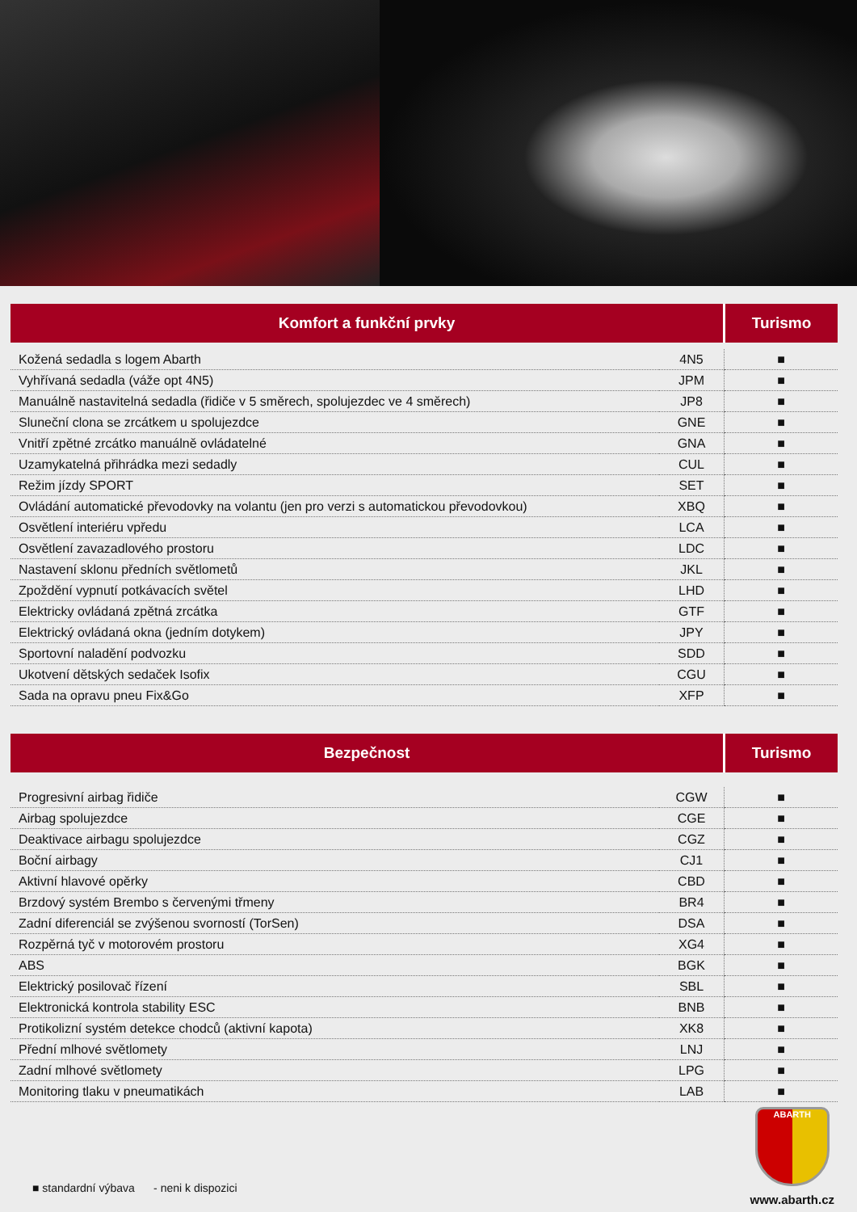| Komfort a funkční prvky | | Turismo |
| --- | --- | --- |
| Kožená sedadla s logem Abarth | 4N5 | ■ |
| Vyhřívaná sedadla (váže opt 4N5) | JPM | ■ |
| Manuálně nastavitelná sedadla (řidiče v 5 směrech, spolujezdec ve 4 směrech) | JP8 | ■ |
| Sluneční clona se zrcátkem u spolujezdce | GNE | ■ |
| Vnitří zpětné zrcátko manuálně ovládatelné | GNA | ■ |
| Uzamykatelná přihrádka mezi sedadly | CUL | ■ |
| Režim jízdy SPORT | SET | ■ |
| Ovládání automatické převodovky na volantu (jen pro verzi s automatickou převodovkou) | XBQ | ■ |
| Osvětlení interiéru vpředu | LCA | ■ |
| Osvětlení zavazadlového prostoru | LDC | ■ |
| Nastavení sklonu předních světlometů | JKL | ■ |
| Zpoždění vypnutí potkávacích světel | LHD | ■ |
| Elektricky ovládaná zpětná zrcátka | GTF | ■ |
| Elektrický ovládaná okna (jedním dotykem) | JPY | ■ |
| Sportovní naladění podvozku | SDD | ■ |
| Ukotvení dětských sedaček Isofix | CGU | ■ |
| Sada na opravu pneu Fix&Go | XFP | ■ |
| Bezpečnost | | Turismo |
| --- | --- | --- |
| Progresivní airbag řidiče | CGW | ■ |
| Airbag spolujezdce | CGE | ■ |
| Deaktivace airbagu spolujezdce | CGZ | ■ |
| Boční airbagy | CJ1 | ■ |
| Aktivní hlavové opěrky | CBD | ■ |
| Brzdový systém Brembo s červenými třmeny | BR4 | ■ |
| Zadní diferenciál se zvýšenou svorností (TorSen) | DSA | ■ |
| Rozpěrná tyč v motorovém prostoru | XG4 | ■ |
| ABS | BGK | ■ |
| Elektrický posilovač řízení | SBL | ■ |
| Elektronická kontrola stability ESC | BNB | ■ |
| Protikolizní systém detekce chodců (aktivní kapota) | XK8 | ■ |
| Přední mlhové světlomety | LNJ | ■ |
| Zadní mlhové světlomety | LPG | ■ |
| Monitoring tlaku v pneumatikách | LAB | ■ |
ABARTH
www.abarth.cz
■ standardní výbava - neni k dispozici